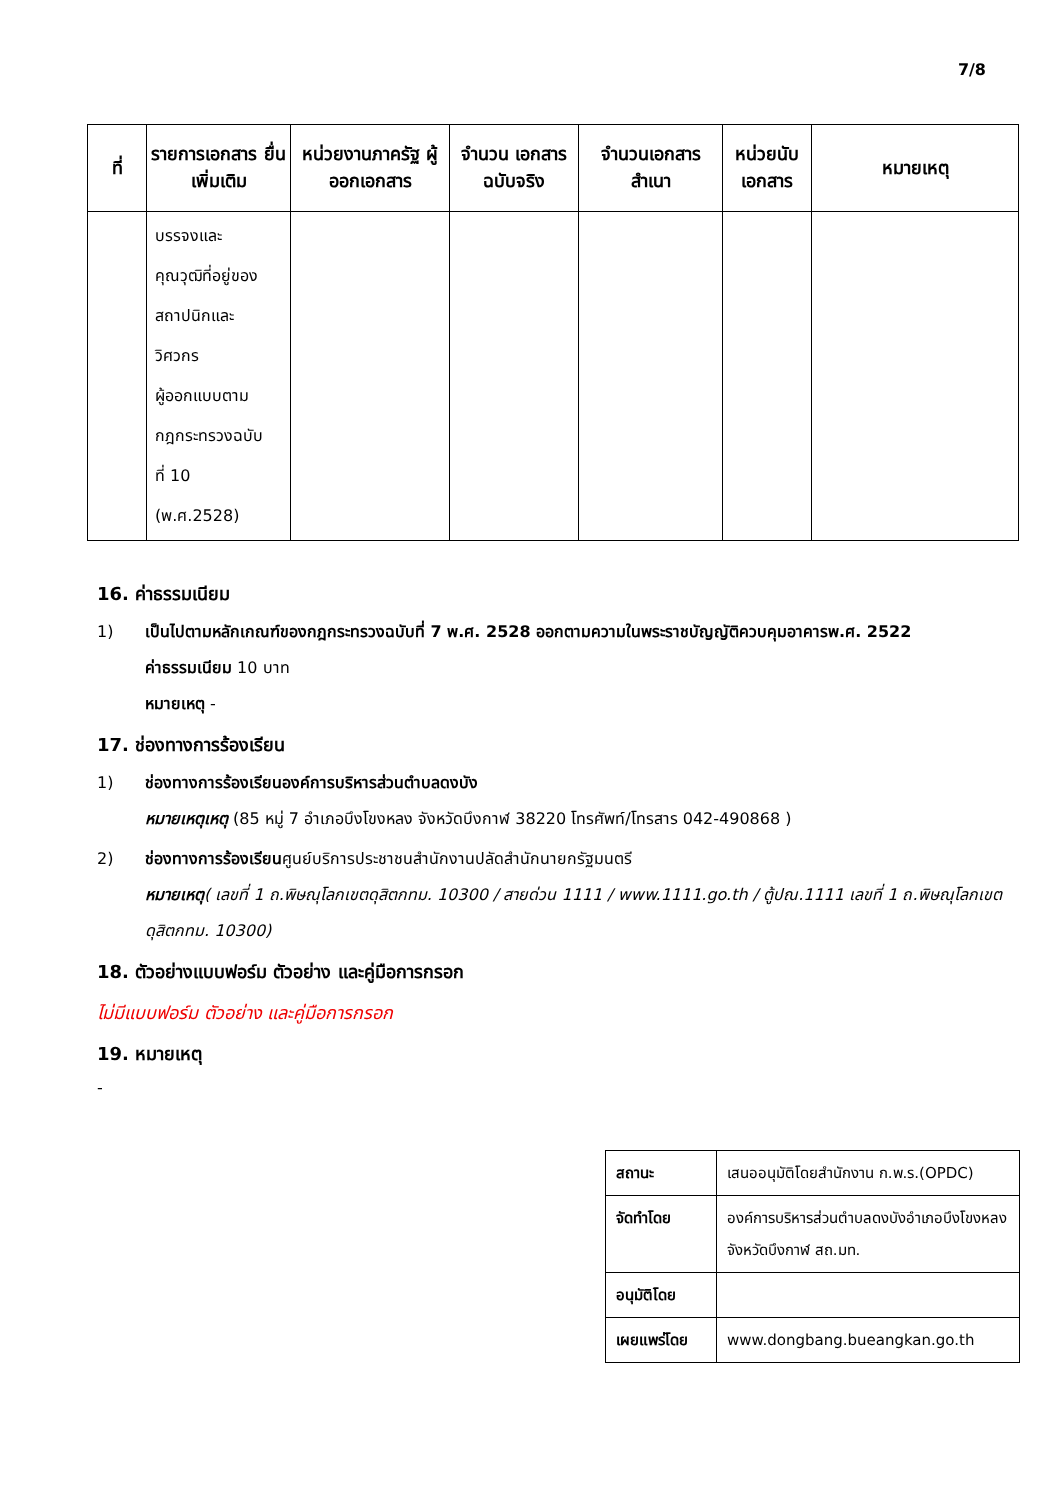7/8
| ที่ | รายการเอกสาร ยื่นเพิ่มเติม | หน่วยงานภาครัฐ ผู้ออกเอกสาร | จำนวน เอกสาร ฉบับจริง | จำนวนเอกสาร สำเนา | หน่วยนับ เอกสาร | หมายเหตุ |
| --- | --- | --- | --- | --- | --- | --- |
| | บรรจงและ คุณวุฒิที่อยู่ของ สถาปนิกและ วิศวกร ผู้ออกแบบตาม กฎกระทรวงฉบับ ที่ 10 (พ.ศ.2528) | | | | | |
16. ค่าธรรมเนียม
1) เป็นไปตามหลักเกณฑ์ของกฎกระทรวงฉบับที่ 7 พ.ศ. 2528 ออกตามความในพระราชบัญญัติควบคุมอาคารพ.ศ. 2522
ค่าธรรมเนียม 10 บาท
หมายเหตุ -
17. ช่องทางการร้องเรียน
1) ช่องทางการร้องเรียนองค์การบริหารส่วนตำบลดงบัง
หมายเหตุเหตุ (85 หมู่ 7 อำเภอบึงโขงหลง จังหวัดบึงกาฬ 38220 โทรศัพท์/โทรสาร 042-490868 )
2) ช่องทางการร้องเรียนศูนย์บริการประชาชนสำนักงานปลัดสำนักนายกรัฐมนตรี
หมายเหตุ( เลขที่ 1 ถ.พิษณุโลกเขตดุสิตกทม. 10300 / สายด่วน 1111 / www.1111.go.th / ตู้ปณ.1111 เลขที่ 1 ถ.พิษณุโลกเขตดุสิตกทม. 10300)
18. ตัวอย่างแบบฟอร์ม ตัวอย่าง และคู่มือการกรอก
ไม่มีแบบฟอร์ม ตัวอย่าง และคู่มือการกรอก
19. หมายเหตุ
-
| สถานะ | เสนออนุมัติโดยสำนักงาน ก.พ.ร.(OPDC) |
| จัดทำโดย | องค์การบริหารส่วนตำบลดงบังอำเภอบึงโขงหลง จังหวัดบึงกาฬ สถ.มท. |
| อนุมัติโดย | |
| เผยแพร่โดย | www.dongbang.bueangkan.go.th |